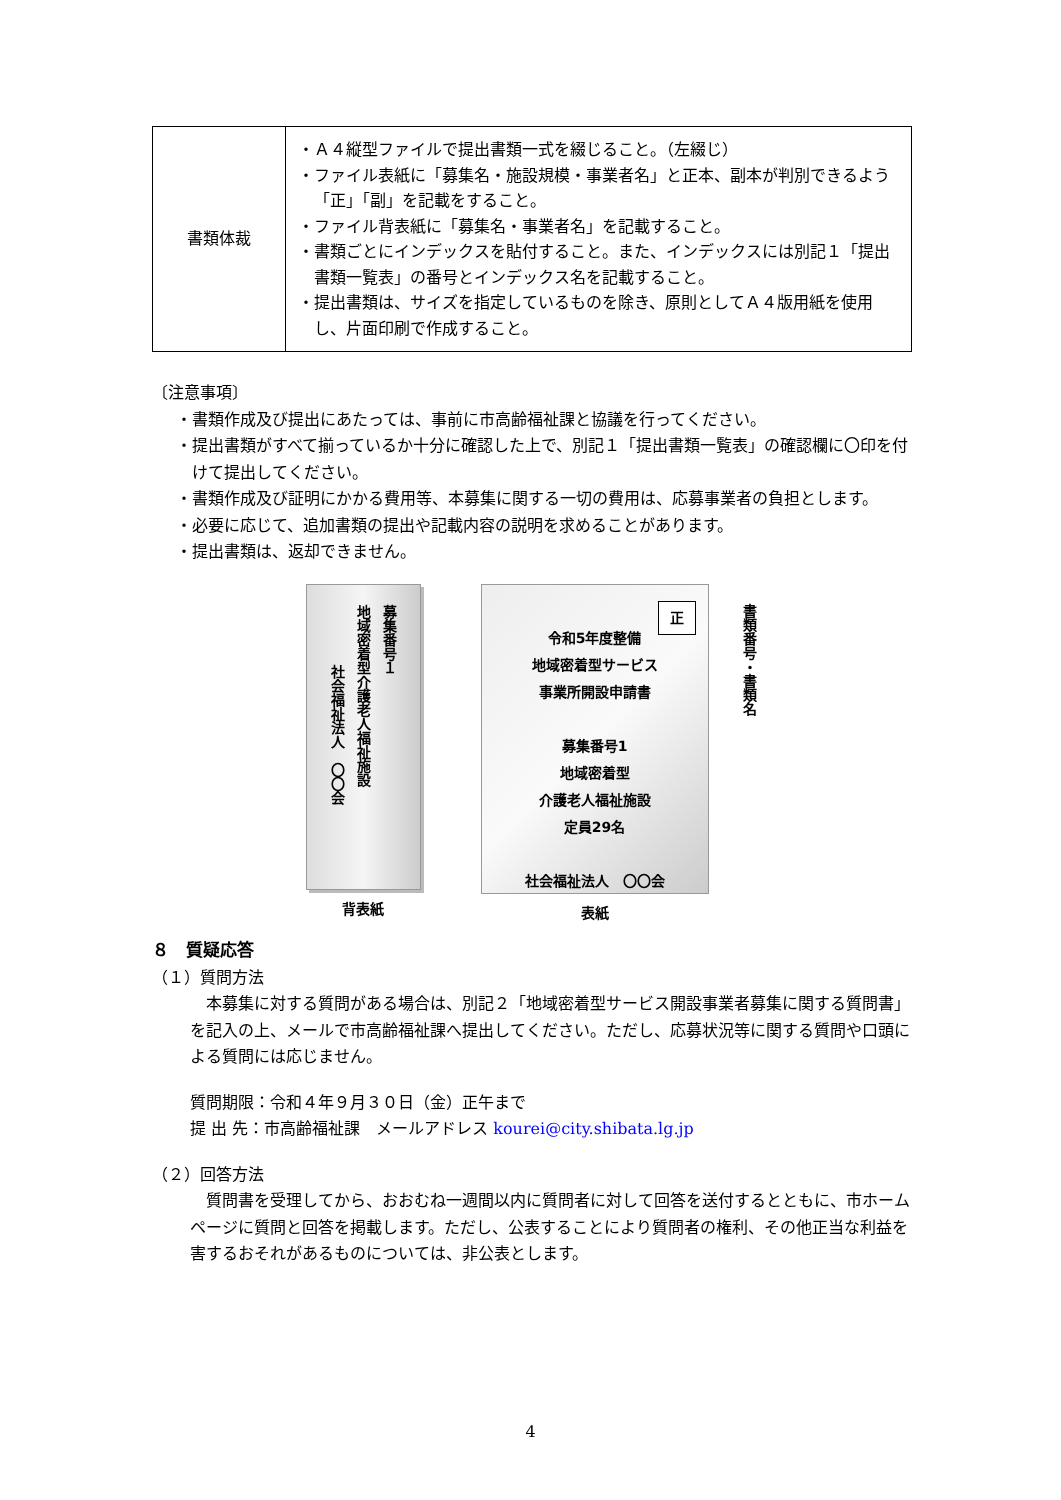| 書類体裁 | ・Ａ４縦型ファイルで提出書類一式を綴じること。（左綴じ） ・ファイル表紙に「募集名・施設規模・事業者名」と正本、副本が判別できるよう「正」「副」を記載をすること。 ・ファイル背表紙に「募集名・事業者名」を記載すること。 ・書類ごとにインデックスを貼付すること。また、インデックスには別記１「提出書類一覧表」の番号とインデックス名を記載すること。 ・提出書類は、サイズを指定しているものを除き、原則としてＡ４版用紙を使用し、片面印刷で作成すること。 |
〔注意事項〕
・書類作成及び提出にあたっては、事前に市高齢福祉課と協議を行ってください。
・提出書類がすべて揃っているか十分に確認した上で、別記１「提出書類一覧表」の確認欄に〇印を付けて提出してください。
・書類作成及び証明にかかる費用等、本募集に関する一切の費用は、応募事業者の負担とします。
・必要に応じて、追加書類の提出や記載内容の説明を求めることがあります。
・提出書類は、返却できません。
募集番号１
地域密着型介護老人福祉施設
社会福祉法人　〇〇会
背表紙
正
令和5年度整備
地域密着型サービス
事業所開設申請書
募集番号1
地域密着型
介護老人福祉施設
定員29名
社会福祉法人　〇〇会
表紙
書類番号・書類名
８　質疑応答
（１）質問方法
本募集に対する質問がある場合は、別記２「地域密着型サービス開設事業者募集に関する質問書」を記入の上、メールで市高齢福祉課へ提出してください。ただし、応募状況等に関する質問や口頭による質問には応じません。
質問期限：令和４年９月３０日（金）正午まで
提 出 先：市高齢福祉課　メールアドレス kourei@city.shibata.lg.jp
（２）回答方法
質問書を受理してから、おおむね一週間以内に質問者に対して回答を送付するとともに、市ホームページに質問と回答を掲載します。ただし、公表することにより質問者の権利、その他正当な利益を害するおそれがあるものについては、非公表とします。
4